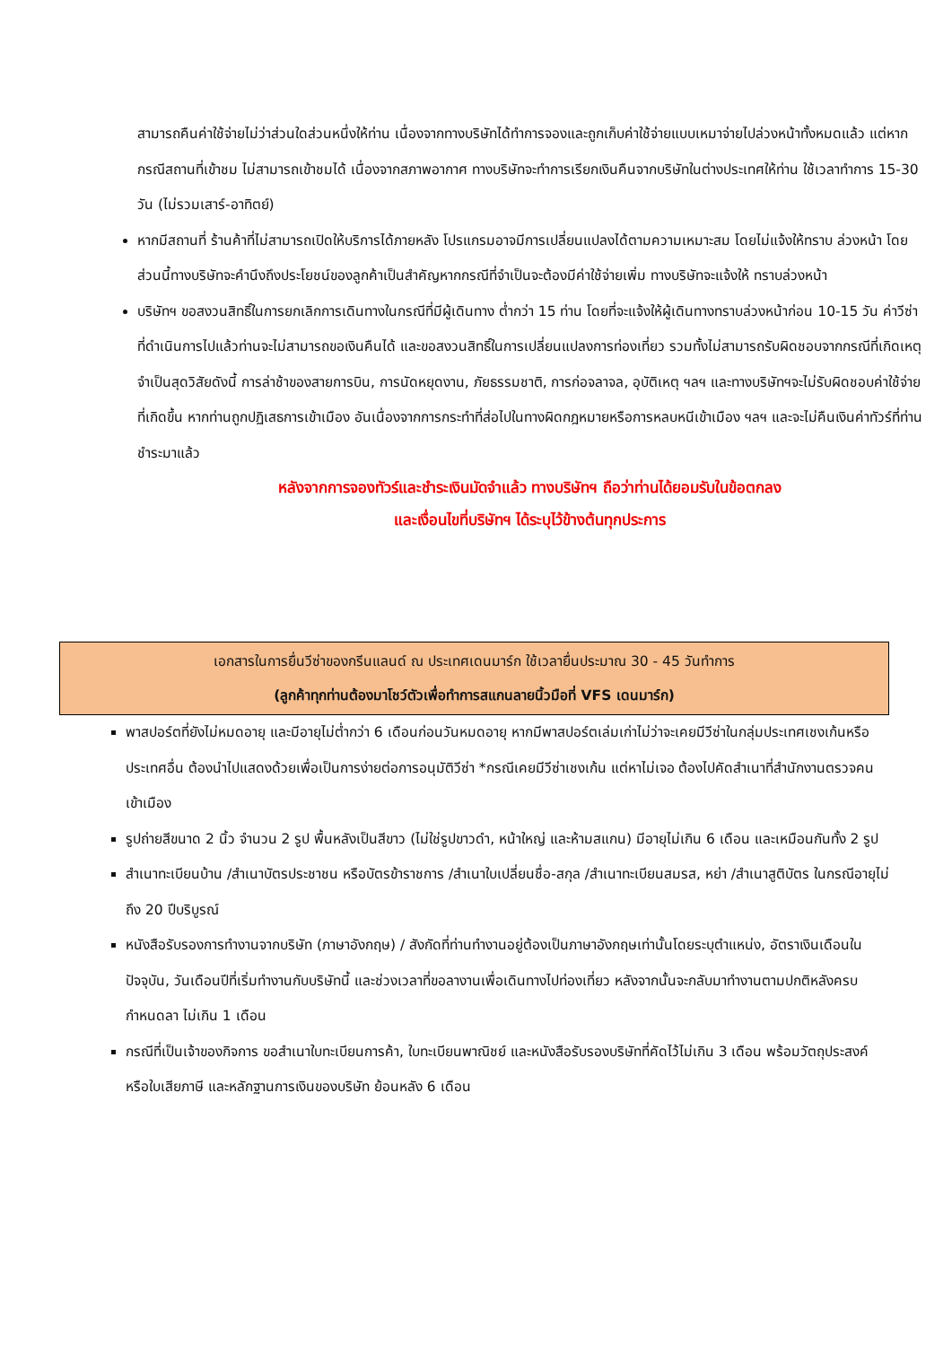สามารถคืนค่าใช้จ่ายไม่ว่าส่วนใดส่วนหนึ่งให้ท่าน เนื่องจากทางบริษัทได้ทำการจองและถูกเก็บค่าใช้จ่ายแบบเหมาจ่ายไปล่วงหน้าทั้งหมดแล้ว แต่หากกรณีสถานที่เข้าชม ไม่สามารถเข้าชมได้ เนื่องจากสภาพอากาศ ทางบริษัทจะทำการเรียกเงินคืนจากบริษัทในต่างประเทศให้ท่าน ใช้เวลาทำการ 15-30 วัน (ไม่รวมเสาร์-อาทิตย์)
หากมีสถานที่ ร้านค้าที่ไม่สามารถเปิดให้บริการได้ภายหลัง โปรแกรมอาจมีการเปลี่ยนแปลงได้ตามความเหมาะสม โดยไม่แจ้งให้ทราบ ล่วงหน้า โดยส่วนนี้ทางบริษัทจะคำนึงถึงประโยชน์ของลูกค้าเป็นสำคัญหากกรณีที่จำเป็นจะต้องมีค่าใช้จ่ายเพิ่ม ทางบริษัทจะแจ้งให้ ทราบล่วงหน้า
บริษัทฯ ขอสงวนสิทธิ์ในการยกเลิกการเดินทางในกรณีที่มีผู้เดินทาง ต่ำกว่า 15 ท่าน โดยที่จะแจ้งให้ผู้เดินทางทราบล่วงหน้าก่อน 10-15 วัน ค่าวีซ่าที่ดำเนินการไปแล้วท่านจะไม่สามารถขอเงินคืนได้ และขอสงวนสิทธิ์ในการเปลี่ยนแปลงการท่องเที่ยว รวมทั้งไม่สามารถรับผิดชอบจากกรณีที่เกิดเหตุจำเป็นสุดวิสัยดังนี้ การล่าช้าของสายการบิน, การนัดหยุดงาน, ภัยธรรมชาติ, การก่อจลาจล, อุบัติเหตุ ฯลฯ และทางบริษัทฯจะไม่รับผิดชอบค่าใช้จ่ายที่เกิดขึ้น หากท่านถูกปฏิเสธการเข้าเมือง อันเนื่องจากการกระทำที่ส่อไปในทางผิดกฎหมายหรือการหลบหนีเข้าเมือง ฯลฯ และจะไม่คืนเงินค่าทัวร์ที่ท่านชำระมาแล้ว
หลังจากการจองทัวร์และชำระเงินมัดจำแล้ว ทางบริษัทฯ ถือว่าท่านได้ยอมรับในข้อตกลง
และเงื่อนไขที่บริษัทฯ ได้ระบุไว้ข้างต้นทุกประการ
เอกสารในการยื่นวีซ่าของกรีนแลนด์ ณ ประเทศเดนมาร์ก ใช้เวลายื่นประมาณ 30 - 45 วันทำการ
(ลูกค้าทุกท่านต้องมาโชว์ตัวเพื่อทำการสแกนลายนิ้วมือที่ VFS เดนมาร์ก)
พาสปอร์ตที่ยังไม่หมดอายุ และมีอายุไม่ต่ำกว่า 6 เดือนก่อนวันหมดอายุ หากมีพาสปอร์ตเล่มเก่าไม่ว่าจะเคยมีวีซ่าในกลุ่มประเทศเชงเก้นหรือประเทศอื่น ต้องนำไปแสดงด้วยเพื่อเป็นการง่ายต่อการอนุมัติวีซ่า *กรณีเคยมีวีซ่าเชงเก้น แต่หาไม่เจอ ต้องไปคัดสำเนาที่สำนักงานตรวจคนเข้าเมือง
รูปถ่ายสีขนาด 2 นิ้ว จำนวน 2 รูป พื้นหลังเป็นสีขาว (ไม่ใช่รูปขาวดำ, หน้าใหญ่ และห้ามสแกน) มีอายุไม่เกิน 6 เดือน และเหมือนกันทั้ง 2 รูป
สำเนาทะเบียนบ้าน /สำเนาบัตรประชาชน หรือบัตรข้าราชการ /สำเนาใบเปลี่ยนชื่อ-สกุล /สำเนาทะเบียนสมรส, หย่า /สำเนาสูติบัตร ในกรณีอายุไม่ถึง 20 ปีบริบูรณ์
หนังสือรับรองการทำงานจากบริษัท (ภาษาอังกฤษ) / สังกัดที่ท่านทำงานอยู่ต้องเป็นภาษาอังกฤษเท่านั้นโดยระบุตำแหน่ง, อัตราเงินเดือนในปัจจุบัน, วันเดือนปีที่เริ่มทำงานกับบริษัทนี้ และช่วงเวลาที่ขอลางานเพื่อเดินทางไปท่องเที่ยว หลังจากนั้นจะกลับมาทำงานตามปกติหลังครบกำหนดลา ไม่เกิน 1 เดือน
กรณีที่เป็นเจ้าของกิจการ ขอสำเนาใบทะเบียนการค้า, ใบทะเบียนพาณิชย์ และหนังสือรับรองบริษัทที่คัดไว้ไม่เกิน 3 เดือน พร้อมวัตถุประสงค์ หรือใบเสียภาษี และหลักฐานการเงินของบริษัท ย้อนหลัง 6 เดือน